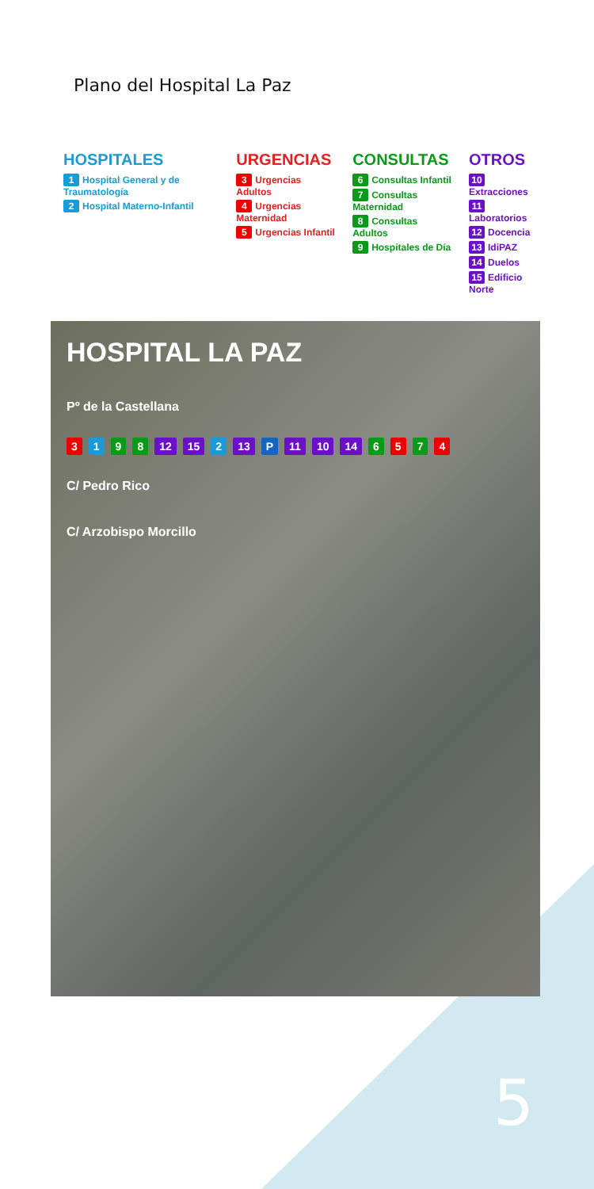Plano del Hospital La Paz
HOSPITALES
1 Hospital General y de Traumatología
2 Hospital Materno-Infantil
URGENCIAS
3 Urgencias Adultos
4 Urgencias Maternidad
5 Urgencias Infantil
CONSULTAS
6 Consultas Infantil
7 Consultas Maternidad
8 Consultas Adultos
9 Hospitales de Día
OTROS
10 Extracciones
11 Laboratorios
12 Docencia
13 IdiPAZ
14 Duelos
15 Edificio Norte
HOSPITAL LA PAZ
Pº de la Castellana
3198 12 15 2 13 P 11 10 14 6574
C/ Pedro Rico
C/ Arzobispo Morcillo
5